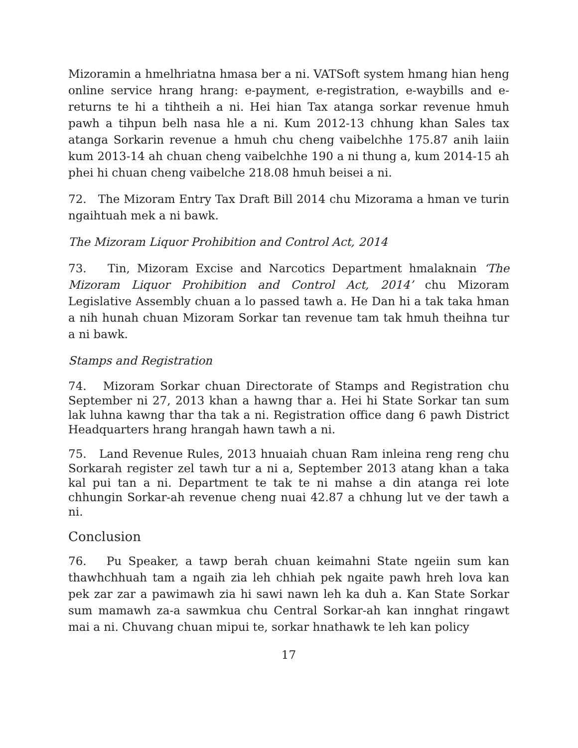Mizoramin a hmelhriatna hmasa ber a ni. VATSoft system hmang hian heng online service hrang hrang: e-payment, e-registration, e-waybills and e-returns te hi a tihtheih a ni. Hei hian Tax atanga sorkar revenue hmuh pawh a tihpun belh nasa hle a ni. Kum 2012-13 chhung khan Sales tax atanga Sorkarin revenue a hmuh chu cheng vaibelchhe 175.87 anih laiin kum 2013-14 ah chuan cheng vaibelchhe 190 a ni thung a, kum 2014-15 ah phei hi chuan cheng vaibelche 218.08 hmuh beisei a ni.
72. The Mizoram Entry Tax Draft Bill 2014 chu Mizorama a hman ve turin ngaihtuah mek a ni bawk.
The Mizoram Liquor Prohibition and Control Act, 2014
73. Tin, Mizoram Excise and Narcotics Department hmalaknain ‘The Mizoram Liquor Prohibition and Control Act, 2014’ chu Mizoram Legislative Assembly chuan a lo passed tawh a. He Dan hi a tak taka hman a nih hunah chuan Mizoram Sorkar tan revenue tam tak hmuh theihna tur a ni bawk.
Stamps and Registration
74. Mizoram Sorkar chuan Directorate of Stamps and Registration chu September ni 27, 2013 khan a hawng thar a. Hei hi State Sorkar tan sum lak luhna kawng thar tha tak a ni. Registration office dang 6 pawh District Headquarters hrang hrangah hawn tawh a ni.
75. Land Revenue Rules, 2013 hnuaiah chuan Ram inleina reng reng chu Sorkarah register zel tawh tur a ni a, September 2013 atang khan a taka kal pui tan a ni. Department te tak te ni mahse a din atanga rei lote chhungin Sorkar-ah revenue cheng nuai 42.87 a chhung lut ve der tawh a ni.
Conclusion
76. Pu Speaker, a tawp berah chuan keimahni State ngeiin sum kan thawhchhuah tam a ngaih zia leh chhiah pek ngaite pawh hreh lova kan pek zar zar a pawimawh zia hi sawi nawn leh ka duh a. Kan State Sorkar sum mamawh za-a sawmkua chu Central Sorkar-ah kan innghat ringawt mai a ni. Chuvang chuan mipui te, sorkar hnathawk te leh kan policy
17